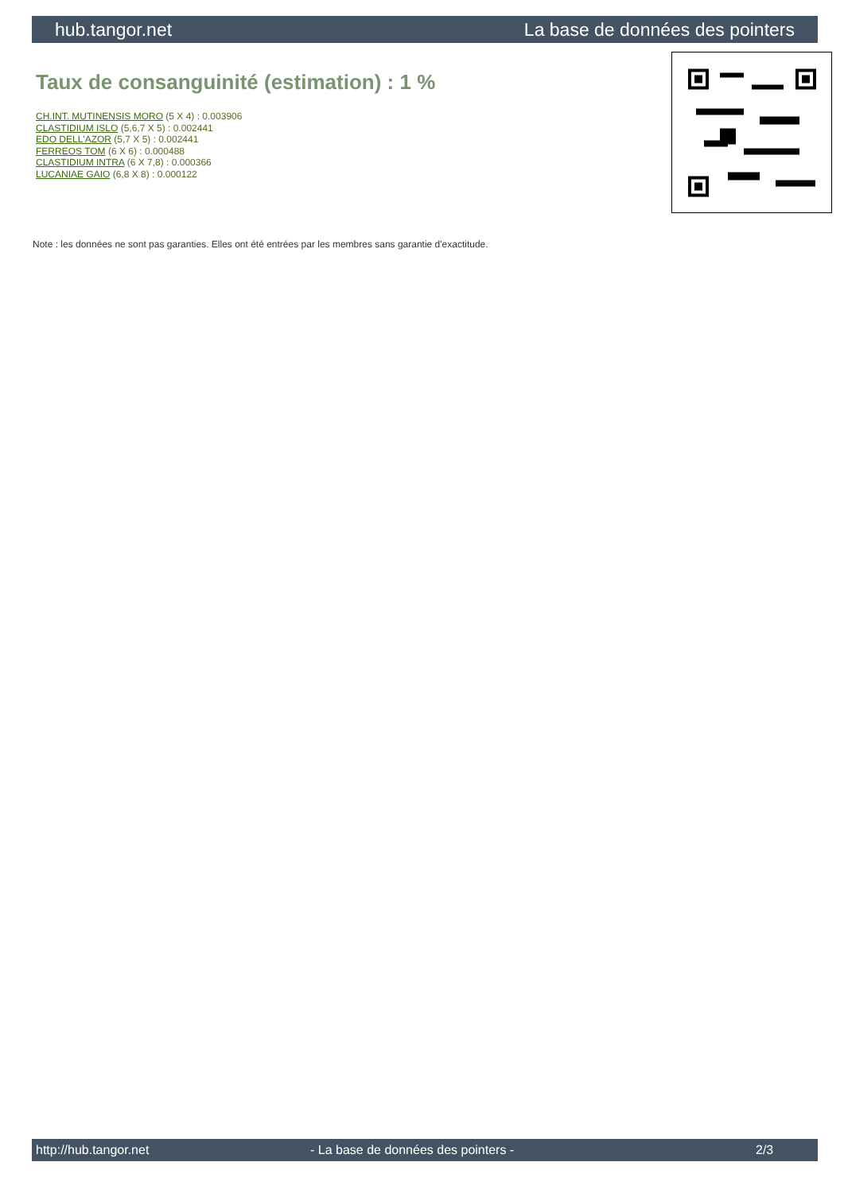hub.tangor.net La base de données des pointers
Taux de consanguinité (estimation) : 1 %
CH.INT. MUTINENSIS MORO (5 X 4) : 0.003906
CLASTIDIUM ISLO (5,6,7 X 5) : 0.002441
EDO DELL'AZOR (5,7 X 5) : 0.002441
FERREOS TOM (6 X 6) : 0.000488
CLASTIDIUM INTRA (6 X 7,8) : 0.000366
LUCANIAE GAIO (6,8 X 8) : 0.000122
Note : les données ne sont pas garanties. Elles ont été entrées par les membres sans garantie d'exactitude.
http://hub.tangor.net - La base de données des pointers - 2/3